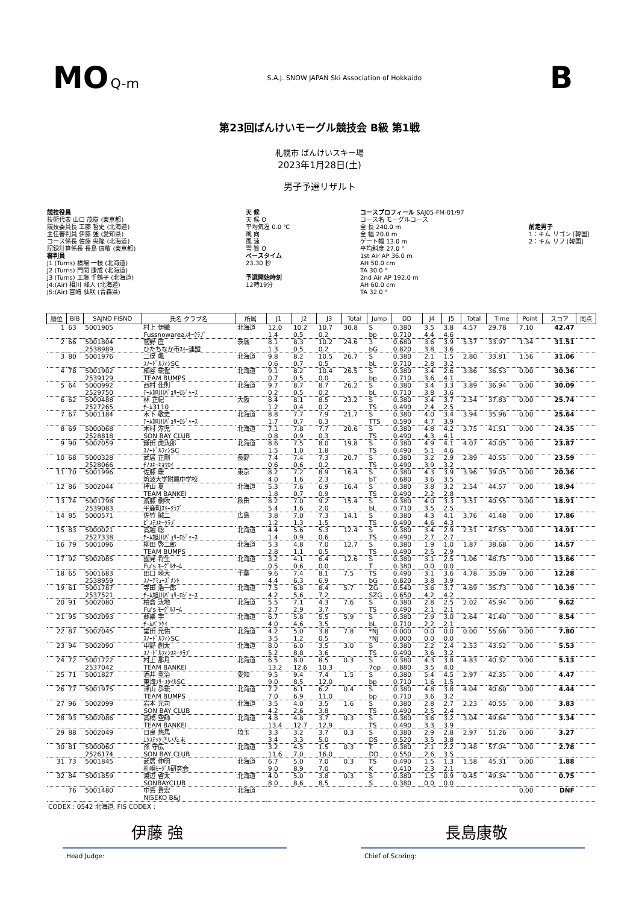MO Q-m S.A.J. SNOW JAPAN Ski Association of Hokkaido B
第23回ばんけいモーグル競技会 B級 第1戦
札幌市 ばんけいスキー場
2023年1月28日(土)
男子予選リザルト
競技役員
技術代表 山口 茂樹 (東京都)
競技委員長 工藤 哲史 (北海道)
主任審判員 伊藤 強 (愛知県)
コース係長 佐藤 央隆 (北海道)
記録計算係長 長島 康敬 (東京都)
審判員
J1 (Turns) 橋場 一枝 (北海道)
J2 (Turns) 門間 康成 (北海道)
J3 (Turns) 工藤 千鶴子 (北海道)
J4:(Air) 相川 峰人 (北海道)
J5:(Air) 宮崎 仙咲 (青森県)
天 候
天 候 O
平均気温 0.0 ℃
風 向
風 速
雪 質 O
ペースタイム
23.30 秒
予選開始時刻
12時19分
コースプロフィール SAJ05-FM-01/97
コース名 モーグルコース
全 長 240.0 m
全 幅 20.0 m
ゲート幅 13.0 m
平均斜度 27.0 °
1st Air AP 36.0 m
AH 50.0 cm
TA 30.0 °
2nd Air AP 192.0 m
AH 60.0 cm
TA 32.0 °
前走男子
1：キム リゴン [韓国]
2：キム リフ [韓国]
| 順位 | BIB | SAJNO FISNO | 氏名 クラブ名 | 所属 | J1 | J2 | J3 | Total | Jump | DD | J4 | J5 | Total | Time | Point | スコア | 同点 |
| --- | --- | --- | --- | --- | --- | --- | --- | --- | --- | --- | --- | --- | --- | --- | --- | --- | --- |
| 1 | 63 | 5001905 | 村上 伊織 Fussnowareaｽｷｰｸﾗﾌﾞ | 北海道 | 12.0 1.4 | 10.2 0.5 | 10.7 0.2 | 30.8 | S bp | 0.380 0.710 | 3.5 4.4 | 3.8 4.6 | 4.57 | 29.78 | 7.10 | 42.47 | |
| 2 | 66 | 5001804 2538989 | 菅野 直 ひたちなか市ｽｷｰ連盟 | 茨城 | 8.1 1.3 | 8.3 0.5 | 10.2 0.2 | 24.6 | 3 bG | 0.680 0.820 | 3.6 3.8 | 3.9 3.6 | 5.57 | 33.97 | 1.34 | 31.51 | |
| 3 | 80 | 5001976 | 二俣 颯 ｽﾉｰﾄﾞﾙﾌｨﾝSC | 北海道 | 9.8 0.6 | 8.2 0.7 | 10.5 0.5 | 26.7 | S bL | 0.380 0.710 | 2.1 2.8 | 1.5 3.2 | 2.80 | 33.81 | 1.56 | 31.06 | |
| 4 | 78 | 5001902 2539129 | 細谷 琉惺 TEAM BUMPS | 北海道 | 9.1 0.7 | 8.2 0.5 | 10.4 0.0 | 26.5 | S bp | 0.380 0.710 | 3.4 3.6 | 2.6 4.1 | 3.86 | 36.53 | 0.00 | 30.36 | |
| 5 | 64 | 5000992 2529750 | 西村 佳則 ﾁｰﾑ旭川ﾊﾞｮﾘｰﾛｼﾞｬｰｽ | 北海道 | 9.7 0.2 | 8.7 0.5 | 8.7 0.2 | 26.2 | S bL | 0.380 0.710 | 3.4 3.8 | 3.3 3.6 | 3.89 | 36.94 | 0.00 | 30.09 | |
| 6 | 62 | 5000488 2527265 | 林 正紀 ﾁｰﾑ3110 | 大阪 | 8.4 1.2 | 8.1 0.4 | 8.5 0.2 | 23.2 | S TS | 0.380 0.490 | 3.4 2.4 | 3.7 2.5 | 2.54 | 37.83 | 0.00 | 25.74 | |
| 7 | 67 | 5001184 | 木下 敬史 ﾁｰﾑ旭川ﾊﾞｮﾘｰﾛｼﾞｬｰｽ | 北海道 | 8.8 1.7 | 7.7 0.7 | 7.9 0.3 | 21.7 | S TTS | 0.380 0.590 | 4.0 4.7 | 3.4 3.9 | 3.94 | 35.96 | 0.00 | 25.64 | |
| 8 | 69 | 5000068 2528818 | 木村 淳児 SON BAY CLUB | 北海道 | 7.1 0.8 | 7.8 0.9 | 7.7 0.3 | 20.6 | S TS | 0.380 0.490 | 4.8 4.3 | 4.2 4.1 | 3.75 | 41.51 | 0.00 | 24.35 | |
| 9 | 90 | 5002059 | 鎌田 虎汰郎 ｽﾉｰﾄﾞﾙﾌｨﾝSC | 北海道 | 8.6 1.5 | 7.5 1.0 | 8.0 1.8 | 19.8 | S TS | 0.380 0.490 | 4.9 5.1 | 4.1 4.6 | 4.07 | 40.05 | 0.00 | 23.87 | |
| 10 | 68 | 5000328 2528066 | 武居 正剛 ﾁﾉｽｷｰｷｮｳｶｲ | 長野 | 7.4 0.6 | 7.4 0.6 | 7.3 0.2 | 20.7 | S TS | 0.380 0.490 | 3.2 3.9 | 2.9 3.2 | 2.89 | 40.55 | 0.00 | 23.59 | |
| 11 | 70 | 5001996 | 佐藤 暖 筑波大学附属中学校 | 東京 | 8.2 4.0 | 7.2 1.6 | 8.9 2.3 | 16.4 | S bT | 0.380 0.680 | 4.3 3.6 | 3.9 3.5 | 3.96 | 39.05 | 0.00 | 20.36 | |
| 12 | 86 | 5002044 | 押山 夏 TEAM BANKEI | 北海道 | 5.3 1.8 | 7.6 0.7 | 6.9 0.9 | 16.4 | S TS | 0.380 0.490 | 3.8 2.2 | 3.2 2.8 | 2.54 | 44.57 | 0.00 | 18.94 | |
| 13 | 74 | 5001798 2539083 | 斎藤 樹吹 平鹿町ｽｷｰｸﾗﾌﾞ | 秋田 | 8.2 5.4 | 7.0 1.6 | 9.2 2.0 | 15.4 | S bL | 0.380 0.710 | 4.0 3.5 | 3.3 2.5 | 3.51 | 40.55 | 0.00 | 18.91 | |
| 14 | 85 | 5000571 | 佐竹 誠二 ﾋﾟｽﾃｽｷｰｸﾗﾌﾞ | 広島 | 3.8 1.2 | 7.0 1.3 | 7.3 1.5 | 14.1 | S TS | 0.380 0.490 | 4.3 4.6 | 4.1 4.3 | 3.76 | 41.48 | 0.00 | 17.86 | |
| 15 | 83 | 5000021 2527338 | 高越 聡 ﾁｰﾑ旭川ﾊﾞｮﾘｰﾛｼﾞｬｰｽ | 北海道 | 4.4 1.4 | 5.6 0.9 | 5.3 0.6 | 12.4 | S TS | 0.380 0.490 | 3.4 2.7 | 2.9 2.7 | 2.51 | 47.55 | 0.00 | 14.91 | |
| 16 | 79 | 5001096 | 柳田 啓二郎 TEAM BUMPS | 北海道 | 5.3 2.8 | 4.8 1.1 | 7.0 0.5 | 12.7 | S TS | 0.380 0.490 | 1.9 2.5 | 1.0 2.9 | 1.87 | 38.68 | 0.00 | 14.57 | |
| 17 | 92 | 5002085 | 國見 将生 Fu's ﾓｰｸﾞﾙﾁｰﾑ | 北海道 | 3.2 0.5 | 4.1 0.6 | 6.4 0.0 | 12.6 | S T | 0.380 0.380 | 3.1 0.0 | 2.5 0.0 | 1.06 | 48.75 | 0.00 | 13.66 | |
| 18 | 65 | 5001683 2538959 | 田口 瑛大 ｽﾉｰｱﾐｭｰｽﾞﾒﾝﾄ | 千葉 | 9.6 4.4 | 7.4 6.3 | 8.1 6.9 | 7.5 | TS bG | 0.490 0.820 | 3.1 3.8 | 3.6 3.9 | 4.78 | 35.09 | 0.00 | 12.28 | |
| 19 | 61 | 5001787 2537521 | 寺田 浩一郎 ﾁｰﾑ旭川ﾊﾞｮﾘｰﾛｼﾞｬｰｽ | 北海道 | 7.5 4.2 | 6.8 5.6 | 8.4 7.2 | 5.7 | ZG SZG | 0.540 0.650 | 3.6 4.2 | 3.7 4.2 | 4.69 | 35.73 | 0.00 | 10.39 | |
| 20 | 91 | 5002080 | 柏倉 汰地 Fu's ﾓｰｸﾞﾙﾁｰﾑ | 北海道 | 5.5 2.7 | 7.1 2.9 | 4.3 3.7 | 7.6 | S TS | 0.380 0.490 | 2.8 2.1 | 2.5 2.1 | 2.02 | 45.94 | 0.00 | 9.62 | |
| 21 | 95 | 5002093 | 蘇樂 宇 ﾁｰﾑﾊﾞｿｹｲ | 北海道 | 6.7 4.0 | 5.8 4.6 | 5.5 3.5 | 5.9 | S bL | 0.380 0.710 | 2.9 2.2 | 3.0 2.1 | 2.64 | 41.40 | 0.00 | 8.54 | |
| 22 | 87 | 5002045 | 堂田 光佑 ｽﾉｰﾄﾞﾙﾌｨﾝSC | 北海道 | 4.2 3.5 | 5.0 1.2 | 3.8 0.5 | 7.8 | *NJ *NJ | 0.000 0.000 | 0.0 0.0 | 0.0 0.0 | 0.00 | 55.66 | 0.00 | 7.80 | |
| 23 | 94 | 5002090 | 中野 創太 ｽﾉｰﾄﾞﾙﾌｨﾝｽｷｰｸﾗﾌﾞ | 北海道 | 8.0 5.2 | 6.0 8.8 | 3.5 3.6 | 3.0 | S TS | 0.380 0.490 | 2.2 3.6 | 2.4 3.2 | 2.53 | 43.52 | 0.00 | 5.53 | |
| 24 | 72 | 5001722 2537042 | 村上 那月 TEAM BANKEI | 北海道 | 6.5 13.2 | 8.0 12.6 | 8.5 10.3 | 0.3 | S 7op | 0.380 0.880 | 4.3 3.5 | 3.8 4.0 | 4.83 | 40.32 | 0.00 | 5.13 | |
| 25 | 71 | 5001827 | 酒井 重治 東海ﾌﾘｰｽﾀｲﾙSC | 愛知 | 9.5 9.0 | 9.4 8.5 | 7.4 12.0 | 1.5 | S bp | 0.380 0.710 | 5.4 1.6 | 4.5 1.5 | 2.97 | 42.35 | 0.00 | 4.47 | |
| 26 | 77 | 5001975 | 津山 歩琉 TEAM BUMPS | 北海道 | 7.2 7.0 | 6.1 6.9 | 6.2 11.0 | 0.4 | S bp | 0.380 0.710 | 4.8 3.6 | 3.8 3.2 | 4.04 | 40.60 | 0.00 | 4.44 | |
| 27 | 96 | 5002099 | 岩本 光司 SON BAY CLUB | 北海道 | 3.5 4.2 | 4.0 2.6 | 3.5 3.8 | 1.6 | S TS | 0.380 0.490 | 2.8 2.5 | 2.7 2.4 | 2.23 | 40.55 | 0.00 | 3.83 | |
| 28 | 93 | 5002086 | 高橋 空師 TEAM BANKEI | 北海道 | 4.8 13.4 | 4.8 12.7 | 3.7 12.9 | 0.3 | S TS | 0.380 0.490 | 3.6 3.3 | 3.2 3.9 | 3.04 | 49.64 | 0.00 | 3.34 | |
| 29 | 88 | 5002049 | 日良 悠馬 ｴｸｽﾃｯｸさいたま | 埼玉 | 3.3 3.4 | 3.2 3.3 | 3.7 5.0 | 0.3 | S DS | 0.380 0.520 | 2.9 3.5 | 2.8 3.8 | 2.97 | 51.26 | 0.00 | 3.27 | |
| 30 | 81 | 5000060 2526174 | 孫 守広 SON BAY CLUB | 北海道 | 3.2 11.6 | 4.5 7.0 | 1.5 16.0 | 0.3 | T DD | 0.380 0.550 | 2.1 2.6 | 2.2 3.5 | 2.48 | 57.04 | 0.00 | 2.78 | |
| 31 | 73 | 5001845 | 武居 伸明 札幌ﾓｰｸﾞﾙ研究会 | 北海道 | 6.7 9.0 | 5.0 8.9 | 7.0 7.0 | 0.3 | TS K | 0.490 0.410 | 1.5 2.3 | 1.3 2.1 | 1.58 | 45.31 | 0.00 | 1.88 | |
| 32 | 84 | 5001859 | 渡辺 啓太 SONBAYCLUB | 北海道 | 4.0 8.0 | 5.0 8.6 | 3.8 8.5 | 0.3 | S S | 0.380 0.380 | 1.5 0.0 | 0.9 0.0 | 0.45 | 49.34 | 0.00 | 0.75 | |
| | 76 | 5001480 | 中島 貴宏 NISEKO B&J | 北海道 | | | | | | | | | | | 0.00 | DNF | |
CODEX : 0542 北海道, FIS CODEX :
伊藤 強 長島康敬
Head Judge: Chief of Scoring: